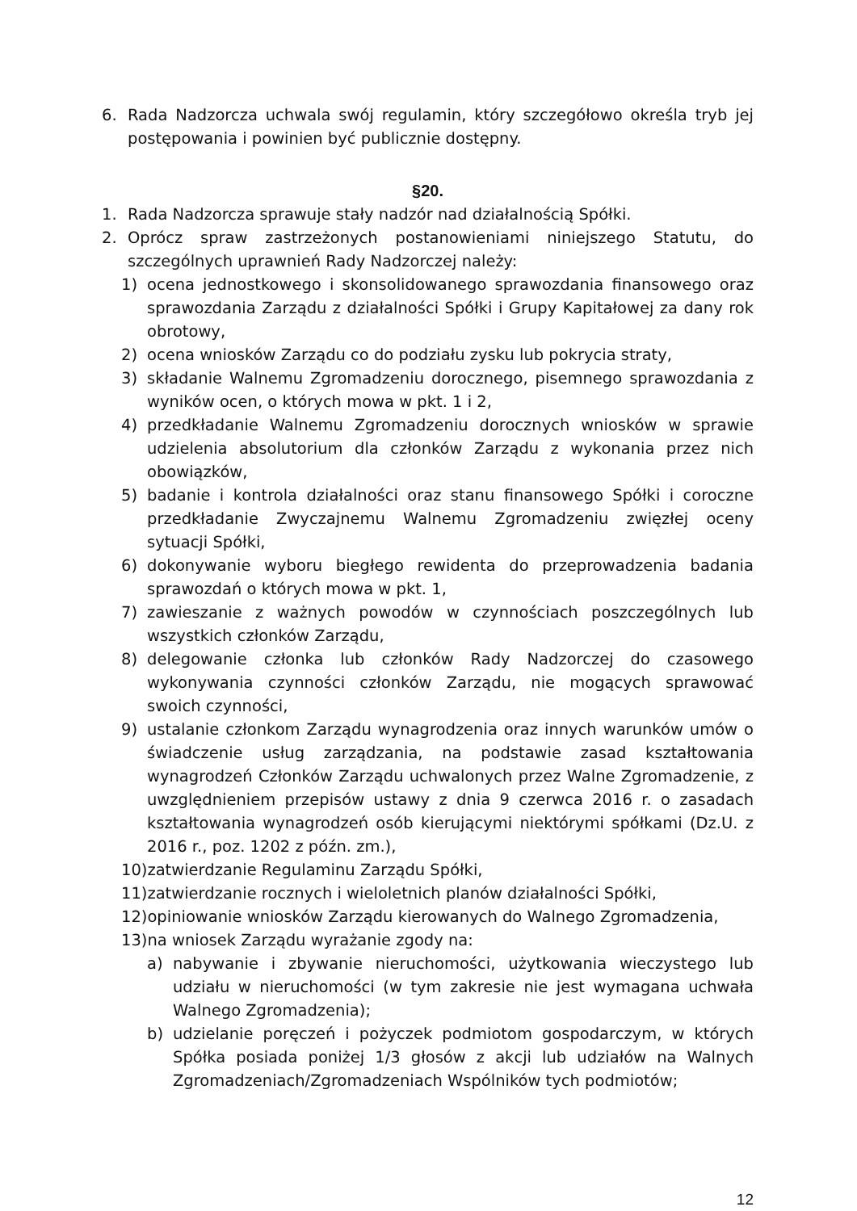6. Rada Nadzorcza uchwala swój regulamin, który szczegółowo określa tryb jej postępowania i powinien być publicznie dostępny.
§20.
1. Rada Nadzorcza sprawuje stały nadzór nad działalnością Spółki.
2. Oprócz spraw zastrzeżonych postanowieniami niniejszego Statutu, do szczególnych uprawnień Rady Nadzorczej należy:
1) ocena jednostkowego i skonsolidowanego sprawozdania finansowego oraz sprawozdania Zarządu z działalności Spółki i Grupy Kapitałowej za dany rok obrotowy,
2) ocena wniosków Zarządu co do podziału zysku lub pokrycia straty,
3) składanie Walnemu Zgromadzeniu dorocznego, pisemnego sprawozdania z wyników ocen, o których mowa w pkt. 1 i 2,
4) przedkładanie Walnemu Zgromadzeniu dorocznych wniosków w sprawie udzielenia absolutorium dla członków Zarządu z wykonania przez nich obowiązków,
5) badanie i kontrola działalności oraz stanu finansowego Spółki i coroczne przedkładanie Zwyczajnemu Walnemu Zgromadzeniu zwięzłej oceny sytuacji Spółki,
6) dokonywanie wyboru biegłego rewidenta do przeprowadzenia badania sprawozdań o których mowa w pkt. 1,
7) zawieszanie z ważnych powodów w czynnościach poszczególnych lub wszystkich członków Zarządu,
8) delegowanie członka lub członków Rady Nadzorczej do czasowego wykonywania czynności członków Zarządu, nie mogących sprawować swoich czynności,
9) ustalanie członkom Zarządu wynagrodzenia oraz innych warunków umów o świadczenie usług zarządzania, na podstawie zasad kształtowania wynagrodzeń Członków Zarządu uchwalonych przez Walne Zgromadzenie, z uwzględnieniem przepisów ustawy z dnia 9 czerwca 2016 r. o zasadach kształtowania wynagrodzeń osób kierującymi niektórymi spółkami (Dz.U. z 2016 r., poz. 1202 z późn. zm.),
10) zatwierdzanie Regulaminu Zarządu Spółki,
11) zatwierdzanie rocznych i wieloletnich planów działalności Spółki,
12) opiniowanie wniosków Zarządu kierowanych do Walnego Zgromadzenia,
13) na wniosek Zarządu wyrażanie zgody na:
a) nabywanie i zbywanie nieruchomości, użytkowania wieczystego lub udziału w nieruchomości (w tym zakresie nie jest wymagana uchwała Walnego Zgromadzenia);
b) udzielanie poręczeń i pożyczek podmiotom gospodarczym, w których Spółka posiada poniżej 1/3 głosów z akcji lub udziałów na Walnych Zgromadzeniach/Zgromadzeniach Wspólników tych podmiotów;
12